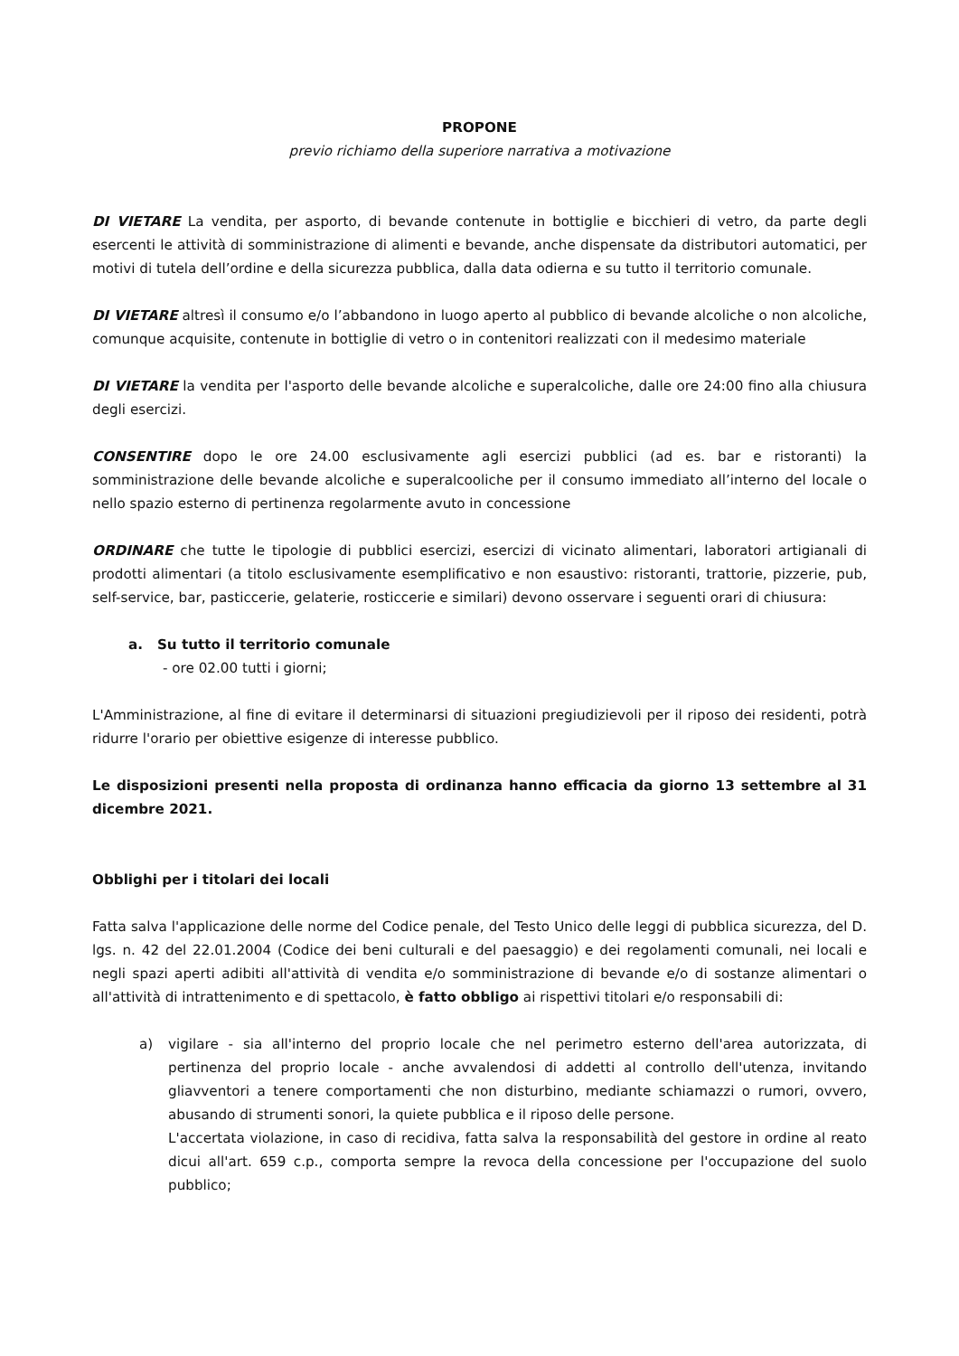PROPONE
previo richiamo della superiore narrativa a motivazione
DI VIETARE La vendita, per asporto, di bevande contenute in bottiglie e bicchieri di vetro, da parte degli esercenti le attività di somministrazione di alimenti e bevande, anche dispensate da distributori automatici, per motivi di tutela dell’ordine e della sicurezza pubblica, dalla data odierna e su tutto il territorio comunale.
DI VIETARE altresì il consumo e/o l’abbandono in luogo aperto al pubblico di bevande alcoliche o non alcoliche, comunque acquisite, contenute in bottiglie di vetro o in contenitori realizzati con il medesimo materiale
DI VIETARE la vendita per l'asporto delle bevande alcoliche e superalcoliche, dalle ore 24:00 fino alla chiusura degli esercizi.
CONSENTIRE dopo le ore 24.00 esclusivamente agli esercizi pubblici (ad es. bar e ristoranti) la somministrazione delle bevande alcoliche e superalcooliche per il consumo immediato all’interno del locale o nello spazio esterno di pertinenza regolarmente avuto in concessione
ORDINARE che tutte le tipologie di pubblici esercizi, esercizi di vicinato alimentari, laboratori artigianali di prodotti alimentari (a titolo esclusivamente esemplificativo e non esaustivo: ristoranti, trattorie, pizzerie, pub, self-service, bar, pasticcerie, gelaterie, rosticcerie e similari) devono osservare i seguenti orari di chiusura:
a. Su tutto il territorio comunale
- ore 02.00 tutti i giorni;
L'Amministrazione, al fine di evitare il determinarsi di situazioni pregiudizievoli per il riposo dei residenti, potrà ridurre l'orario per obiettive esigenze di interesse pubblico.
Le disposizioni presenti nella proposta di ordinanza hanno efficacia da giorno 13 settembre al 31 dicembre 2021.
Obblighi per i titolari dei locali
Fatta salva l'applicazione delle norme del Codice penale, del Testo Unico delle leggi di pubblica sicurezza, del D. lgs. n. 42 del 22.01.2004 (Codice dei beni culturali e del paesaggio) e dei regolamenti comunali, nei locali e negli spazi aperti adibiti all'attività di vendita e/o somministrazione di bevande e/o di sostanze alimentari o all'attività di intrattenimento e di spettacolo, è fatto obbligo ai rispettivi titolari e/o responsabili di:
a) vigilare - sia all'interno del proprio locale che nel perimetro esterno dell'area autorizzata, di pertinenza del proprio locale - anche avvalendosi di addetti al controllo dell'utenza, invitando gliavventori a tenere comportamenti che non disturbino, mediante schiamazzi o rumori, ovvero, abusando di strumenti sonori, la quiete pubblica e il riposo delle persone.
L'accertata violazione, in caso di recidiva, fatta salva la responsabilità del gestore in ordine al reato dicui all'art. 659 c.p., comporta sempre la revoca della concessione per l'occupazione del suolo pubblico;